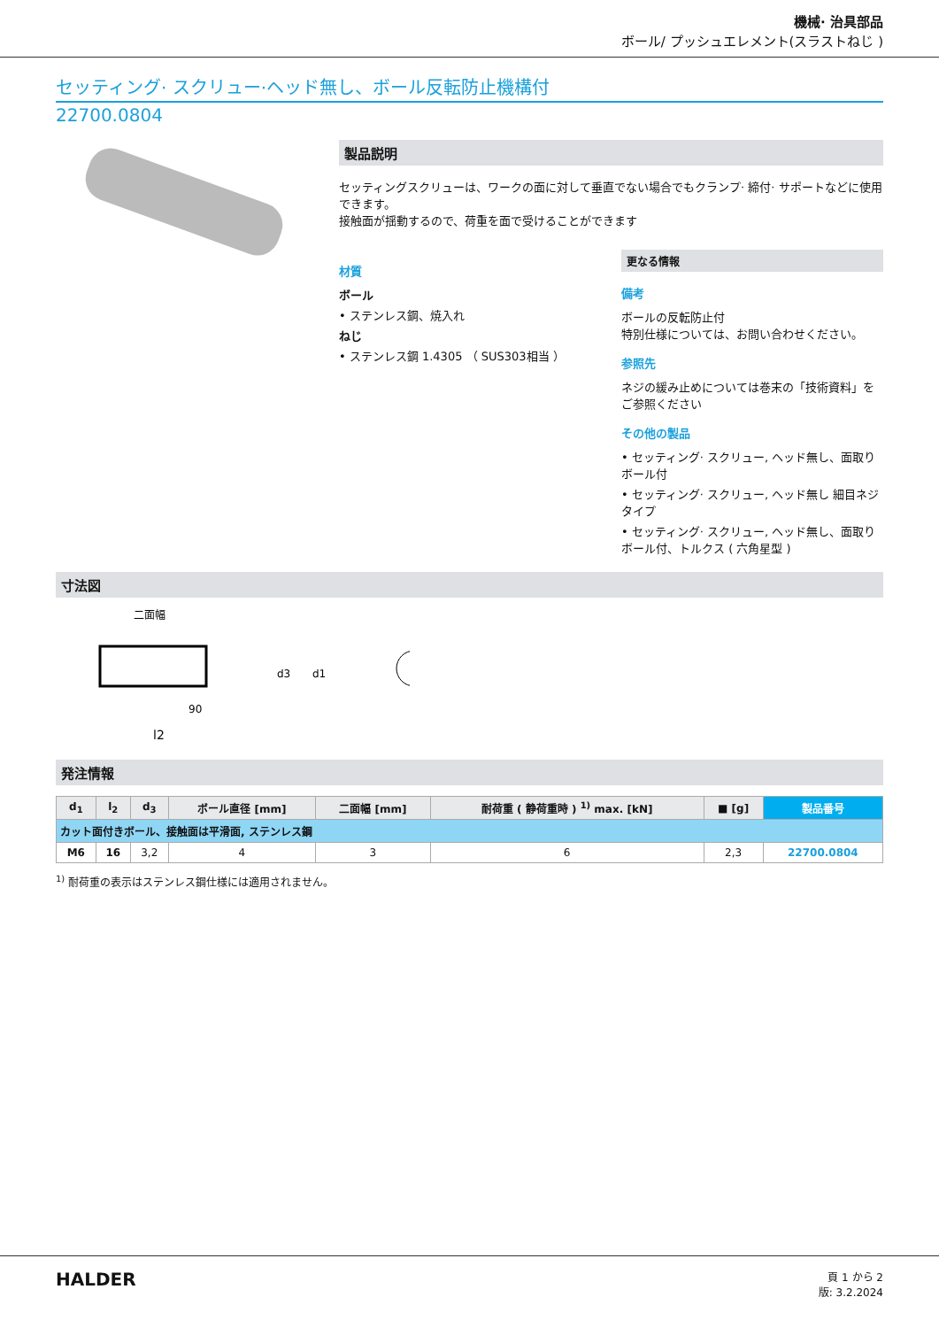機械· 治具部品
ボール/ プッシュエレメント(スラストねじ )
セッティング· スクリュー·ヘッド無し、ボール反転防止機構付
22700.0804
製品説明
セッティングスクリューは、ワークの面に対して垂直でない場合でもクランプ· 締付· サポートなどに使用できます。
接触面が揺動するので、荷重を面で受けることができます
材質
ボール
• ステンレス鋼、焼入れ
ねじ
• ステンレス鋼 1.4305 （ SUS303相当 ）
更なる情報
備考
ボールの反転防止付
特別仕様については、お問い合わせください。
参照先
ネジの緩み止めについては巻末の「技術資料」をご参照ください
その他の製品
• セッティング· スクリュー, ヘッド無し、面取りボール付
• セッティング· スクリュー, ヘッド無し 細目ネジタイプ
• セッティング· スクリュー, ヘッド無し、面取りボール付、トルクス ( 六角星型 )
寸法図
二面幅
l2
d3
d1
90
発注情報
| d<sub>1</sub> | l<sub>2</sub> | d<sub>3</sub> | ボール直径 [mm] | 二面幅 [mm] | 耐荷重 ( 静荷重時 ) <sup>1)</sup> max. [kN] | ■ [g] | 製品番号 |
| --- | --- | --- | --- | --- | --- | --- | --- |
| カット面付きボール、接触面は平滑面, ステンレス鋼 | | | | | | | |
| M6 | 16 | 3,2 | 4 | 3 | 6 | 2,3 | 22700.0804 |
<sup>1)</sup> 耐荷重の表示はステンレス鋼仕様には適用されません。
HALDER
頁 1 から 2
版: 3.2.2024